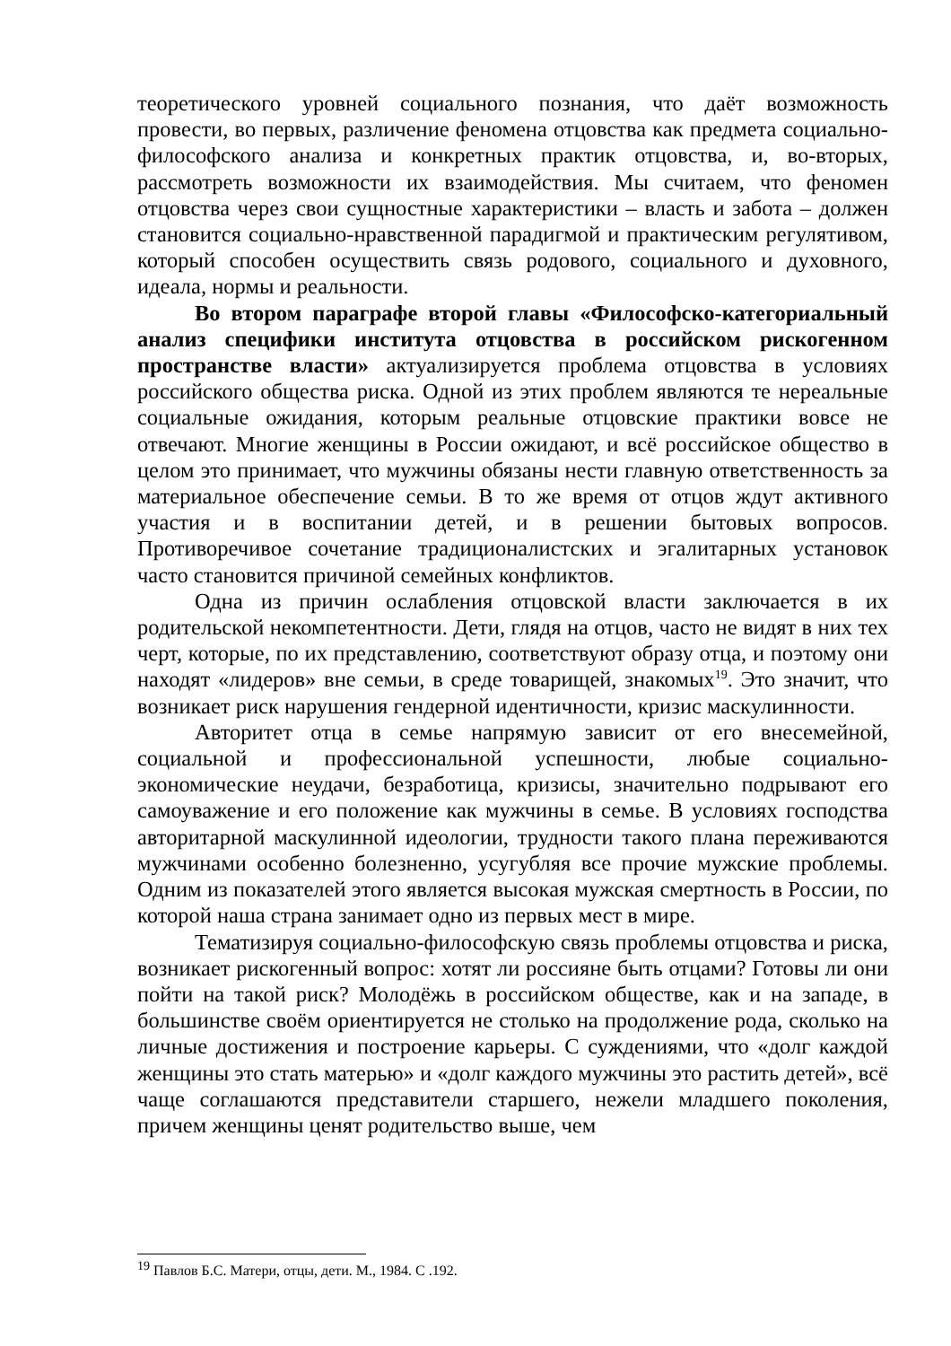теоретического уровней социального познания, что даёт возможность провести, во первых, различение феномена отцовства как предмета социально-философского анализа и конкретных практик отцовства, и, во-вторых, рассмотреть возможности их взаимодействия. Мы считаем, что феномен отцовства через свои сущностные характеристики – власть и забота – должен становится социально-нравственной парадигмой и практическим регулятивом, который способен осуществить связь родового, социального и духовного, идеала, нормы и реальности.
Во втором параграфе второй главы «Философско-категориальный анализ специфики института отцовства в российском рискогенном пространстве власти» актуализируется проблема отцовства в условиях российского общества риска. Одной из этих проблем являются те нереальные социальные ожидания, которым реальные отцовские практики вовсе не отвечают. Многие женщины в России ожидают, и всё российское общество в целом это принимает, что мужчины обязаны нести главную ответственность за материальное обеспечение семьи. В то же время от отцов ждут активного участия и в воспитании детей, и в решении бытовых вопросов. Противоречивое сочетание традиционалистских и эгалитарных установок часто становится причиной семейных конфликтов.
Одна из причин ослабления отцовской власти заключается в их родительской некомпетентности. Дети, глядя на отцов, часто не видят в них тех черт, которые, по их представлению, соответствуют образу отца, и поэтому они находят «лидеров» вне семьи, в среде товарищей, знакомых<sup>19</sup>. Это значит, что возникает риск нарушения гендерной идентичности, кризис маскулинности.
Авторитет отца в семье напрямую зависит от его внесемейной, социальной и профессиональной успешности, любые социально-экономические неудачи, безработица, кризисы, значительно подрывают его самоуважение и его положение как мужчины в семье. В условиях господства авторитарной маскулинной идеологии, трудности такого плана переживаются мужчинами особенно болезненно, усугубляя все прочие мужские проблемы. Одним из показателей этого является высокая мужская смертность в России, по которой наша страна занимает одно из первых мест в мире.
Тематизируя социально-философскую связь проблемы отцовства и риска, возникает рискогенный вопрос: хотят ли россияне быть отцами? Готовы ли они пойти на такой риск? Молодёжь в российском обществе, как и на западе, в большинстве своём ориентируется не столько на продолжение рода, сколько на личные достижения и построение карьеры. С суждениями, что «долг каждой женщины это стать матерью» и «долг каждого мужчины это растить детей», всё чаще соглашаются представители старшего, нежели младшего поколения, причем женщины ценят родительство выше, чем
<sup>19</sup> Павлов Б.С. Матери, отцы, дети. М., 1984. С .192.